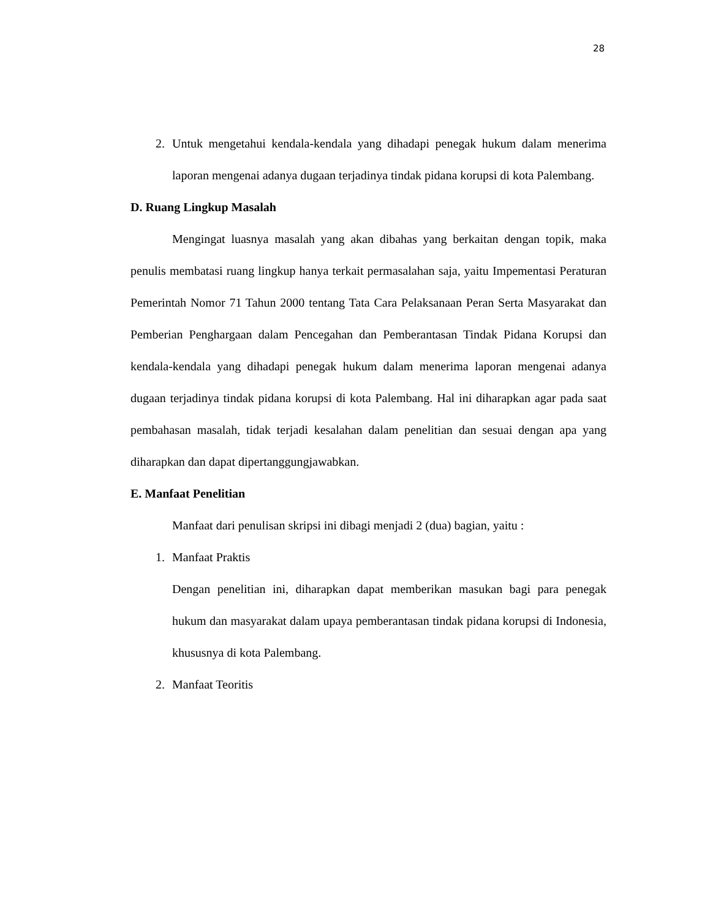28
2. Untuk mengetahui kendala-kendala yang dihadapi penegak hukum dalam menerima laporan mengenai adanya dugaan terjadinya tindak pidana korupsi di kota Palembang.
D. Ruang Lingkup Masalah
Mengingat luasnya masalah yang akan dibahas yang berkaitan dengan topik, maka penulis membatasi ruang lingkup hanya terkait permasalahan saja, yaitu Impementasi Peraturan Pemerintah Nomor 71 Tahun 2000 tentang Tata Cara Pelaksanaan Peran Serta Masyarakat dan Pemberian Penghargaan dalam Pencegahan dan Pemberantasan Tindak Pidana Korupsi dan kendala-kendala yang dihadapi penegak hukum dalam menerima laporan mengenai adanya dugaan terjadinya tindak pidana korupsi di kota Palembang. Hal ini diharapkan agar pada saat pembahasan masalah, tidak terjadi kesalahan dalam penelitian dan sesuai dengan apa yang diharapkan dan dapat dipertanggungjawabkan.
E. Manfaat Penelitian
Manfaat dari penulisan skripsi ini dibagi menjadi 2 (dua) bagian, yaitu :
1. Manfaat Praktis
Dengan penelitian ini, diharapkan dapat memberikan masukan bagi para penegak hukum dan masyarakat dalam upaya pemberantasan tindak pidana korupsi di Indonesia, khususnya di kota Palembang.
2. Manfaat Teoritis